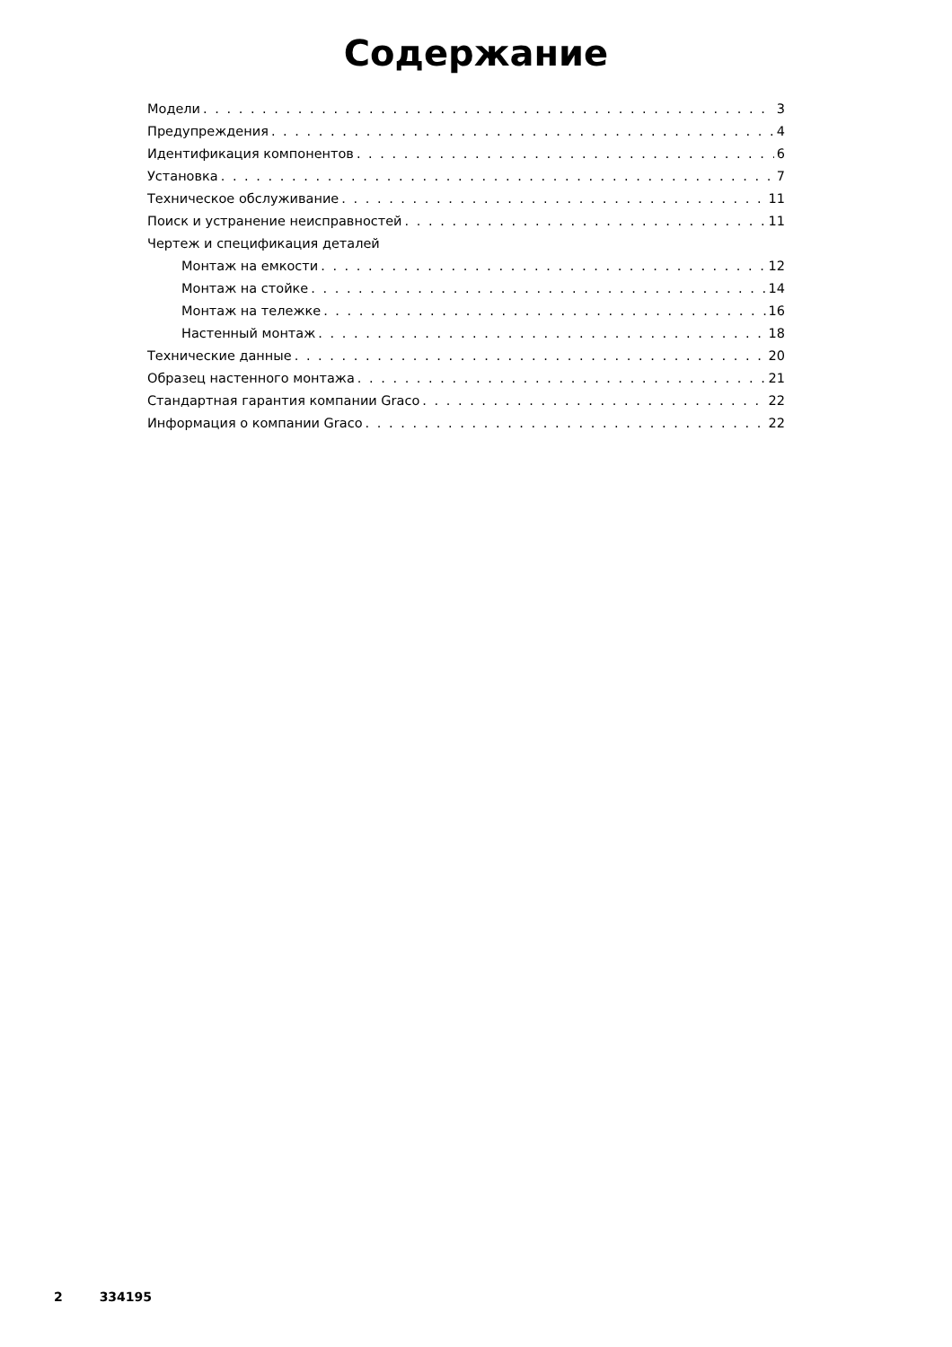Содержание
Модели 3
Предупреждения 4
Идентификация компонентов 6
Установка 7
Техническое обслуживание 11
Поиск и устранение неисправностей 11
Чертеж и спецификация деталей
Монтаж на емкости 12
Монтаж на стойке 14
Монтаж на тележке 16
Настенный монтаж 18
Технические данные 20
Образец настенного монтажа 21
Стандартная гарантия компании Graco 22
Информация о компании Graco 22
2 334195